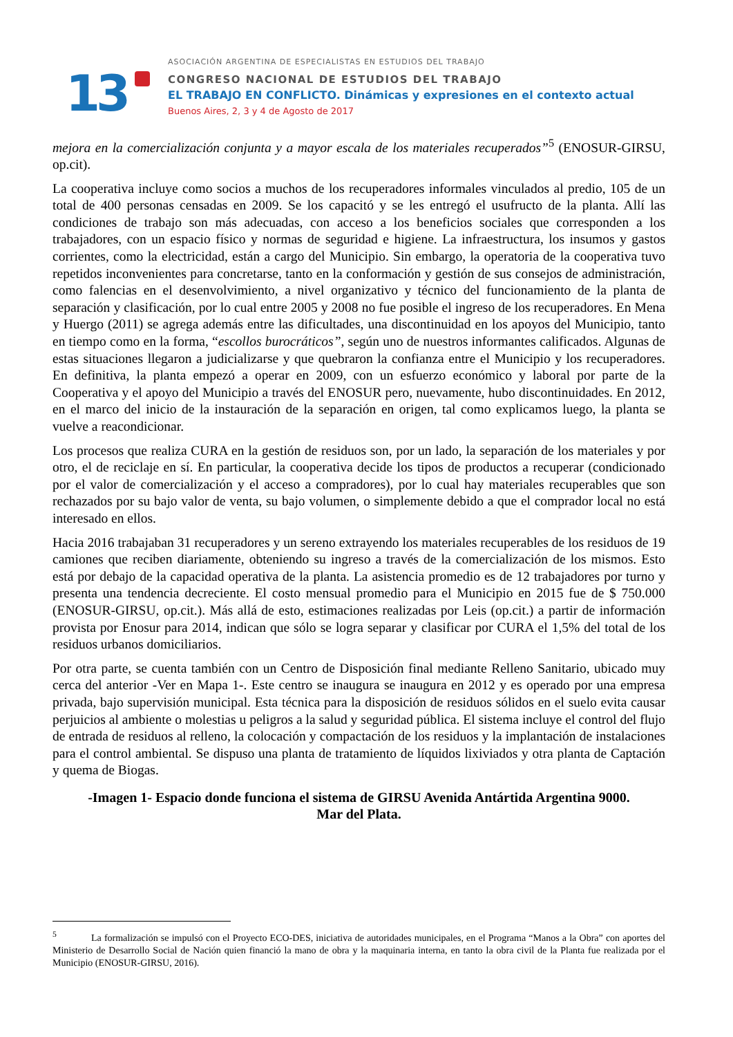13
ASOCIACIÓN ARGENTINA DE ESPECIALISTAS EN ESTUDIOS DEL TRABAJO
CONGRESO NACIONAL DE ESTUDIOS DEL TRABAJO
EL TRABAJO EN CONFLICTO. Dinámicas y expresiones en el contexto actual
Buenos Aires, 2, 3 y 4 de Agosto de 2017
mejora en la comercialización conjunta y a mayor escala de los materiales recuperados”<sup>5</sup> (ENOSUR-GIRSU, op.cit).
La cooperativa incluye como socios a muchos de los recuperadores informales vinculados al predio, 105 de un total de 400 personas censadas en 2009. Se los capacitó y se les entregó el usufructo de la planta. Allí las condiciones de trabajo son más adecuadas, con acceso a los beneficios sociales que corresponden a los trabajadores, con un espacio físico y normas de seguridad e higiene. La infraestructura, los insumos y gastos corrientes, como la electricidad, están a cargo del Municipio. Sin embargo, la operatoria de la cooperativa tuvo repetidos inconvenientes para concretarse, tanto en la conformación y gestión de sus consejos de administración, como falencias en el desenvolvimiento, a nivel organizativo y técnico del funcionamiento de la planta de separación y clasificación, por lo cual entre 2005 y 2008 no fue posible el ingreso de los recuperadores. En Mena y Huergo (2011) se agrega además entre las dificultades, una discontinuidad en los apoyos del Municipio, tanto en tiempo como en la forma, “escollos burocráticos”, según uno de nuestros informantes calificados. Algunas de estas situaciones llegaron a judicializarse y que quebraron la confianza entre el Municipio y los recuperadores. En definitiva, la planta empezó a operar en 2009, con un esfuerzo económico y laboral por parte de la Cooperativa y el apoyo del Municipio a través del ENOSUR pero, nuevamente, hubo discontinuidades. En 2012, en el marco del inicio de la instauración de la separación en origen, tal como explicamos luego, la planta se vuelve a reacondicionar.
Los procesos que realiza CURA en la gestión de residuos son, por un lado, la separación de los materiales y por otro, el de reciclaje en sí. En particular, la cooperativa decide los tipos de productos a recuperar (condicionado por el valor de comercialización y el acceso a compradores), por lo cual hay materiales recuperables que son rechazados por su bajo valor de venta, su bajo volumen, o simplemente debido a que el comprador local no está interesado en ellos.
Hacia 2016 trabajaban 31 recuperadores y un sereno extrayendo los materiales recuperables de los residuos de 19 camiones que reciben diariamente, obteniendo su ingreso a través de la comercialización de los mismos. Esto está por debajo de la capacidad operativa de la planta. La asistencia promedio es de 12 trabajadores por turno y presenta una tendencia decreciente. El costo mensual promedio para el Municipio en 2015 fue de $ 750.000 (ENOSUR-GIRSU, op.cit.). Más allá de esto, estimaciones realizadas por Leis (op.cit.) a partir de información provista por Enosur para 2014, indican que sólo se logra separar y clasificar por CURA el 1,5% del total de los residuos urbanos domiciliarios.
Por otra parte, se cuenta también con un Centro de Disposición final mediante Relleno Sanitario, ubicado muy cerca del anterior -Ver en Mapa 1-. Este centro se inaugura se inaugura en 2012 y es operado por una empresa privada, bajo supervisión municipal. Esta técnica para la disposición de residuos sólidos en el suelo evita causar perjuicios al ambiente o molestias u peligros a la salud y seguridad pública. El sistema incluye el control del flujo de entrada de residuos al relleno, la colocación y compactación de los residuos y la implantación de instalaciones para el control ambiental. Se dispuso una planta de tratamiento de líquidos lixiviados y otra planta de Captación y quema de Biogas.
-Imagen 1- Espacio donde funciona el sistema de GIRSU Avenida Antártida Argentina 9000.
Mar del Plata.
<sup>5</sup> La formalización se impulsó con el Proyecto ECO-DES, iniciativa de autoridades municipales, en el Programa “Manos a la Obra” con aportes del Ministerio de Desarrollo Social de Nación quien financió la mano de obra y la maquinaria interna, en tanto la obra civil de la Planta fue realizada por el Municipio (ENOSUR-GIRSU, 2016).